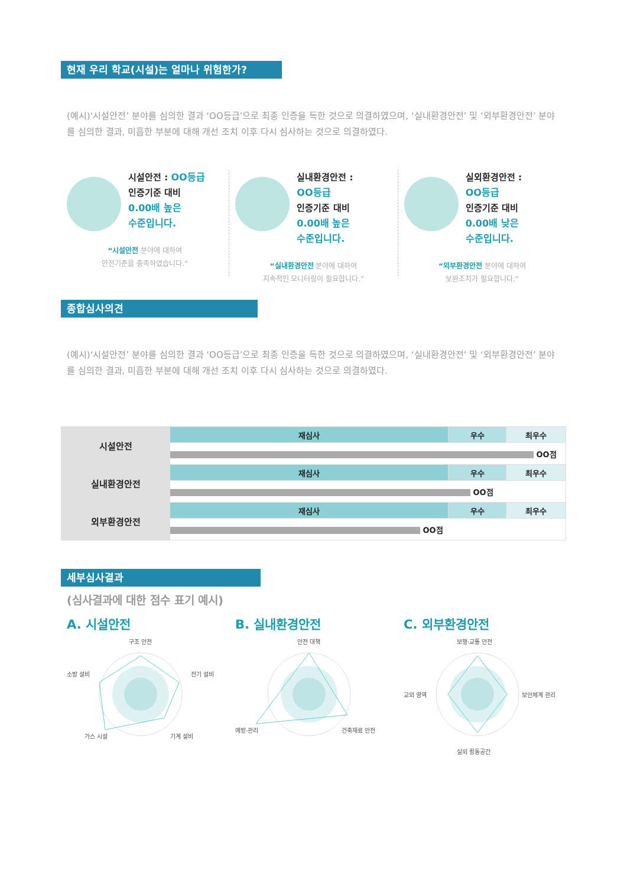현재 우리 학교(시설)는 얼마나 위험한가?
(예시)‘시설안전’ 분야를 심의한 결과 ‘OO등급’으로 최종 인증을 득한 것으로 의결하였으며, ‘실내환경안전’ 및 ‘외부환경안전’ 분야를 심의한 결과, 미흡한 부분에 대해 개선 조치 이후 다시 심사하는 것으로 의결하였다.
시설안전 : OO등급
인증기준 대비
0.00배 높은
수준입니다.
“시설안전 분야에 대하여
안전기준을 충족하였습니다.”
실내환경안전 :
OO등급
인증기준 대비
0.00배 높은
수준입니다.
“실내환경안전 분야에 대하여
지속적인 모니터링이 필요합니다.”
실외환경안전 :
OO등급
인증기준 대비
0.00배 낮은
수준입니다.
“외부환경안전 분야에 대하여
보완조치가 필요합니다.”
종합심사의견
(예시)‘시설안전’ 분야를 심의한 결과 ‘OO등급’으로 최종 인증을 득한 것으로 의결하였으며, ‘실내환경안전’ 및 ‘외부환경안전’ 분야를 심의한 결과, 미흡한 부분에 대해 개선 조치 이후 다시 심사하는 것으로 의결하였다.
| 시설안전 | 재심사 | 우수 | 최우수 |
| | OO점 | | |
| 실내환경안전 | 재심사 | 우수 | 최우수 |
| | OO점 | | |
| 외부환경안전 | 재심사 | 우수 | 최우수 |
| | OO점 | | |
세부심사결과
(심사결과에 대한 점수 표기 예시)
A. 시설안전
구조 안전
소방 설비
전기 설비
가스 시설
기계 설비
B. 실내환경안전
안전 대책
예방·관리
건축재료 안전
C. 외부환경안전
보행·교통 안전
교외 영역
보안체계 관리
실외 활동공간